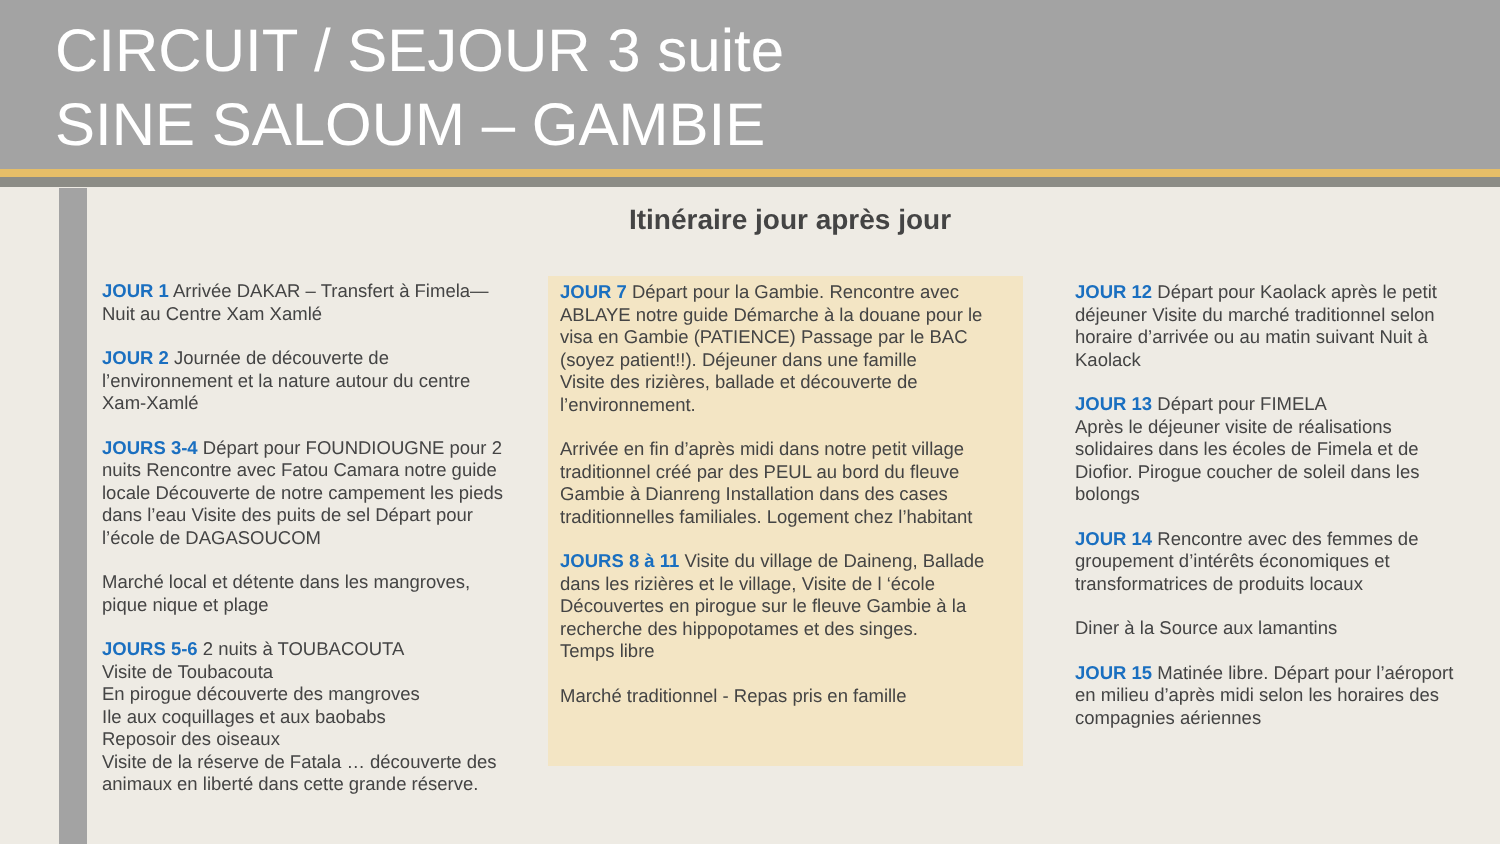CIRCUIT / SEJOUR 3 suite
SINE SALOUM – GAMBIE
Itinéraire jour après jour
JOUR 1 Arrivée DAKAR – Transfert à Fimela— Nuit au Centre Xam Xamlé
JOUR 2 Journée de découverte de l’environnement et la nature autour du centre Xam-Xamlé
JOURS 3-4 Départ pour FOUNDIOUGNE pour 2 nuits Rencontre avec Fatou Camara notre guide locale Découverte de notre campement les pieds dans l’eau Visite des puits de sel Départ pour l’école de DAGASOUCOM
Marché local et détente dans les mangroves, pique nique et plage
JOURS 5-6 2 nuits à TOUBACOUTA
Visite de Toubacouta
En pirogue découverte des mangroves
Ile aux coquillages et aux baobabs
Reposoir des oiseaux
Visite de la réserve de Fatala … découverte des animaux en liberté dans cette grande réserve.
JOUR 7 Départ pour la Gambie. Rencontre avec ABLAYE notre guide Démarche à la douane pour le visa en Gambie (PATIENCE) Passage par le BAC (soyez patient!!). Déjeuner dans une famille
Visite des rizières, ballade et découverte de l’environnement.
Arrivée en fin d’après midi dans notre petit village traditionnel créé par des PEUL au bord du fleuve Gambie à Dianreng Installation dans des cases traditionnelles familiales. Logement chez l’habitant
JOURS 8 à 11 Visite du village de Daineng, Ballade dans les rizières et le village, Visite de l ‘école Découvertes en pirogue sur le fleuve Gambie à la recherche des hippopotames et des singes.
Temps libre
Marché traditionnel - Repas pris en famille
JOUR 12 Départ pour Kaolack après le petit déjeuner Visite du marché traditionnel selon horaire d’arrivée ou au matin suivant Nuit à Kaolack
JOUR 13 Départ pour FIMELA
Après le déjeuner visite de réalisations solidaires dans les écoles de Fimela et de Diofior. Pirogue coucher de soleil dans les bolongs
JOUR 14 Rencontre avec des femmes de groupement d’intérêts économiques et transformatrices de produits locaux
Diner à la Source aux lamantins
JOUR 15 Matinée libre. Départ pour l’aéroport en milieu d’après midi selon les horaires des compagnies aériennes